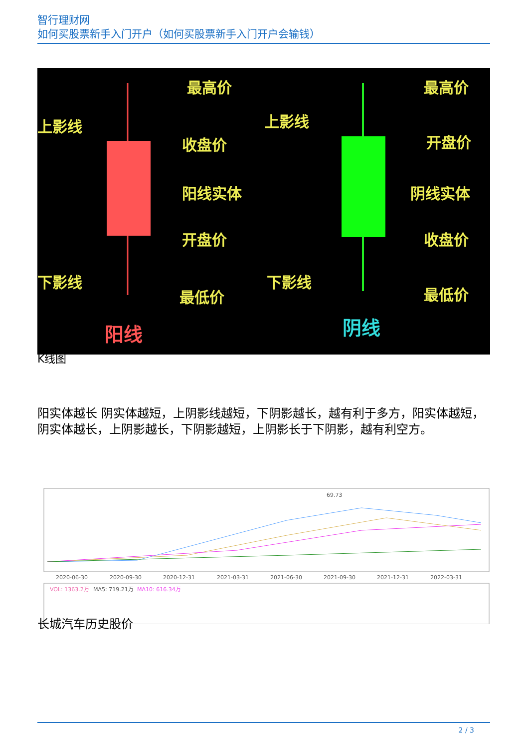智行理财网
如何买股票新手入门开户（如何买股票新手入门开户会输钱）
最高价
上影线
收盘价
阳线实体
开盘价
下影线
最低价
最高价
上影线
开盘价
阴线实体
收盘价
下影线
最低价
阳线
阴线
K线图
阳实体越长 阴实体越短，上阴影线越短，下阴影越长，越有利于多方，阳实体越短，阴实体越长，上阴影越长，下阴影越短，上阴影长于下阴影，越有利空方。
69.73
2020-06-30
2020-09-30
2020-12-31
2021-03-31
2021-06-30
2021-09-30
2021-12-31
2022-03-31
VOL: 1363.2万
MA5: 719.21万
MA10: 616.34万
长城汽车历史股价
2 / 3